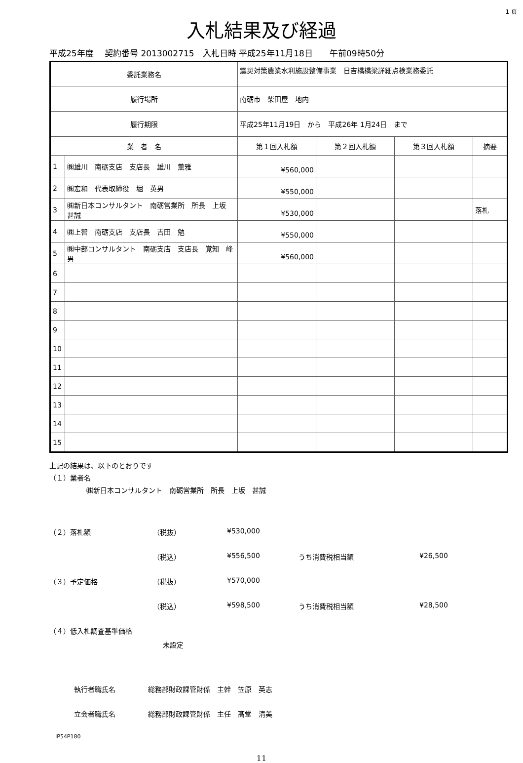1 頁
入札結果及び経過
平成25年度　 契約番号 2013002715　入札日時 平成25年11月18日　　午前09時50分
| 委託業務名 | | 震災対策農業水利施設整備事業 日吉橋橋梁詳細点検業務委託 | | | | |
| 履行場所 | | 南砺市 柴田屋 地内 | | | | |
| 履行期限 | | 平成25年11月19日 から 平成26年 1月24日 まで | | | | |
| 業 者 名 | | | 第１回入札額 | 第２回入札額 | 第３回入札額 | 摘要 |
| 1 | ㈱雄川 南砺支店 支店長 雄川 薫雅 | | ¥560,000 | | | |
| 2 | ㈱宏和 代表取締役 堀 英男 | | ¥550,000 | | | |
| 3 | ㈱新日本コンサルタント 南砺営業所 所長 上坂 甚誠 | | ¥530,000 | | | 落札 |
| 4 | ㈱上智 南砺支店 支店長 吉田 勉 | | ¥550,000 | | | |
| 5 | ㈱中部コンサルタント 南砺支店 支店長 覚知 峰男 | | ¥560,000 | | | |
| 6 | | | | | | |
| 7 | | | | | | |
| 8 | | | | | | |
| 9 | | | | | | |
| 10 | | | | | | |
| 11 | | | | | | |
| 12 | | | | | | |
| 13 | | | | | | |
| 14 | | | | | | |
| 15 | | | | | | |
上記の結果は、以下のとおりです
（１）業者名
㈱新日本コンサルタント　南砺営業所　所長　上坂　甚誠
（２）落札額 （税抜） ¥530,000
（税込） ¥556,500 うち消費税相当額 ¥26,500
（３）予定価格 （税抜） ¥570,000
（税込） ¥598,500 うち消費税相当額 ¥28,500
（４）低入札調査基準価格
未設定
執行者職氏名 総務部財政課管財係　主幹　笠原　英志
立会者職氏名 総務部財政課管財係　主任　髙堂　清美
IP54P180
11